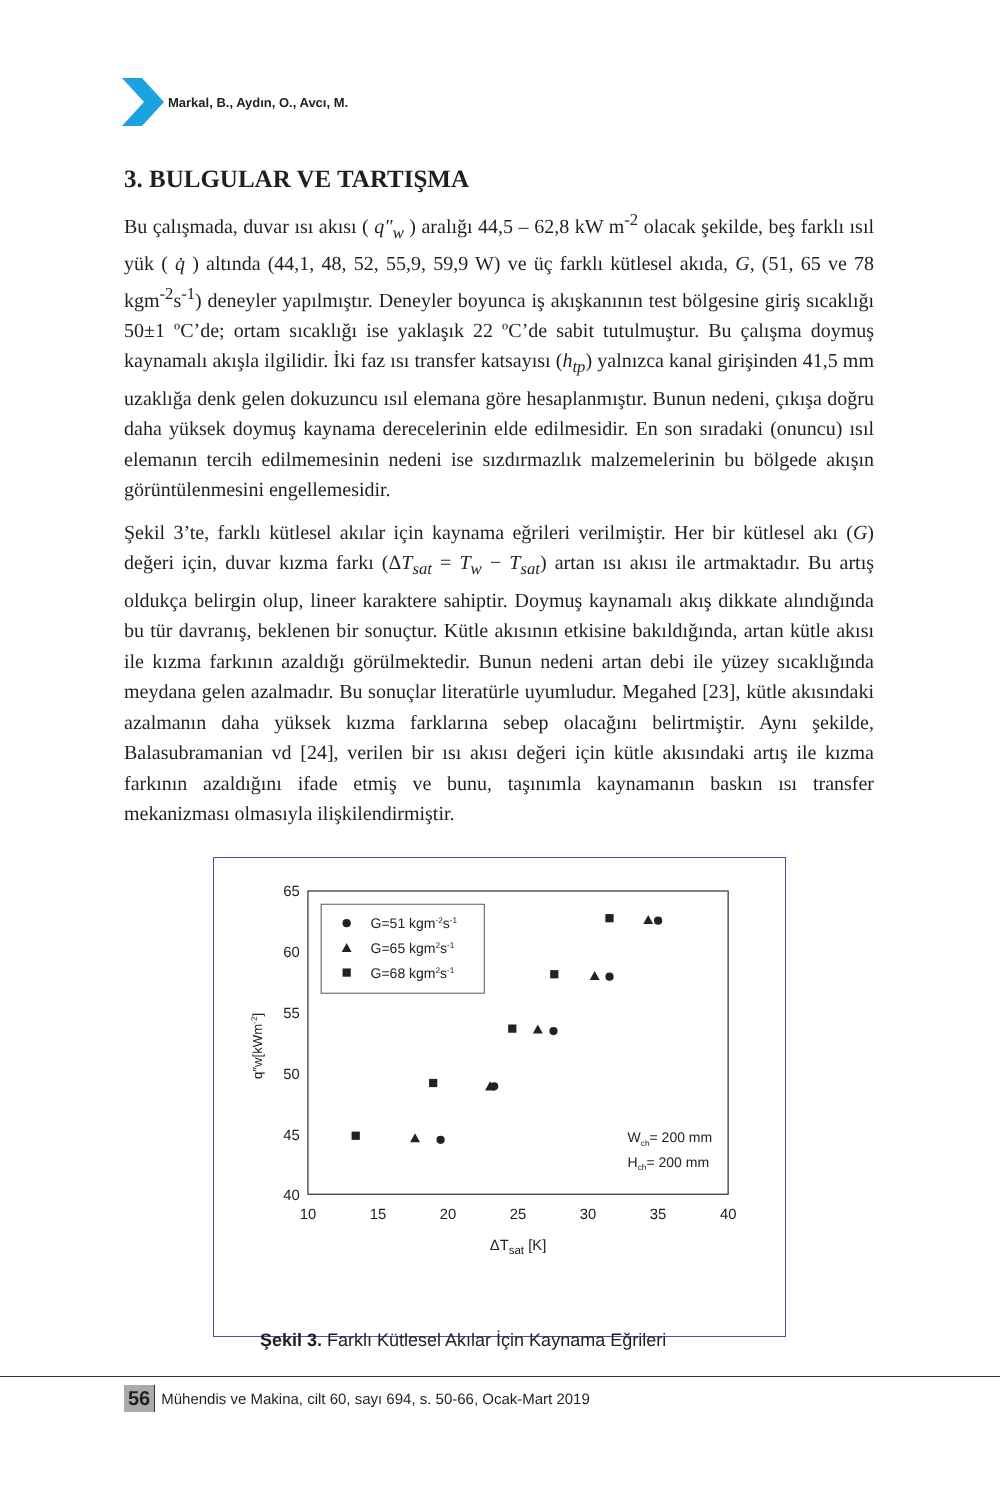Markal, B., Aydın, O., Avcı, M.
3. BULGULAR VE TARTIŞMA
Bu çalışmada, duvar ısı akısı ( q″<sub>w</sub> ) aralığı 44,5 – 62,8 kW m<sup>-2</sup> olacak şekilde, beş farklı ısıl yük ( q̇ ) altında (44,1, 48, 52, 55,9, 59,9 W) ve üç farklı kütlesel akıda, G, (51, 65 ve 78 kgm<sup>-2</sup>s<sup>-1</sup>) deneyler yapılmıştır. Deneyler boyunca iş akışkanının test bölgesine giriş sıcaklığı 50±1 ºC’de; ortam sıcaklığı ise yaklaşık 22 ºC’de sabit tutulmuştur. Bu çalışma doymuş kaynamalı akışla ilgilidir. İki faz ısı transfer katsayısı (h<sub>tp</sub>) yalnızca kanal girişinden 41,5 mm uzaklığa denk gelen dokuzuncu ısıl elemana göre hesaplanmıştır. Bunun nedeni, çıkışa doğru daha yüksek doymuş kaynama derecelerinin elde edilmesidir. En son sıradaki (onuncu) ısıl elemanın tercih edilmemesinin nedeni ise sızdırmazlık malzemelerinin bu bölgede akışın görüntülenmesini engellemesidir.
Şekil 3’te, farklı kütlesel akılar için kaynama eğrileri verilmiştir. Her bir kütlesel akı (G) değeri için, duvar kızma farkı (ΔT<sub>sat</sub> = T<sub>w</sub> − T<sub>sat</sub>) artan ısı akısı ile artmaktadır. Bu artış oldukça belirgin olup, lineer karaktere sahiptir. Doymuş kaynamalı akış dikkate alındığında bu tür davranış, beklenen bir sonuçtur. Kütle akısının etkisine bakıldığında, artan kütle akısı ile kızma farkının azaldığı görülmektedir. Bunun nedeni artan debi ile yüzey sıcaklığında meydana gelen azalmadır. Bu sonuçlar literatürle uyumludur. Megahed [23], kütle akısındaki azalmanın daha yüksek kızma farklarına sebep olacağını belirtmiştir. Aynı şekilde, Balasubramanian vd [24], verilen bir ısı akısı değeri için kütle akısındaki artış ile kızma farkının azaldığını ifade etmiş ve bunu, taşınımla kaynamanın baskın ısı transfer mekanizması olmasıyla ilişkilendirmiştir.
10
15
20
25
30
35
40
65
60
55
50
45
40
ΔTsat [K]
q″w[kWm-2]
G=51 kgm-2s-1
G=65 kgm2s-1
G=68 kgm2s-1
Wch= 200 mm
Hch= 200 mm
Şekil 3. Farklı Kütlesel Akılar İçin Kaynama Eğrileri
56 Mühendis ve Makina, cilt 60, sayı 694, s. 50-66, Ocak-Mart 2019